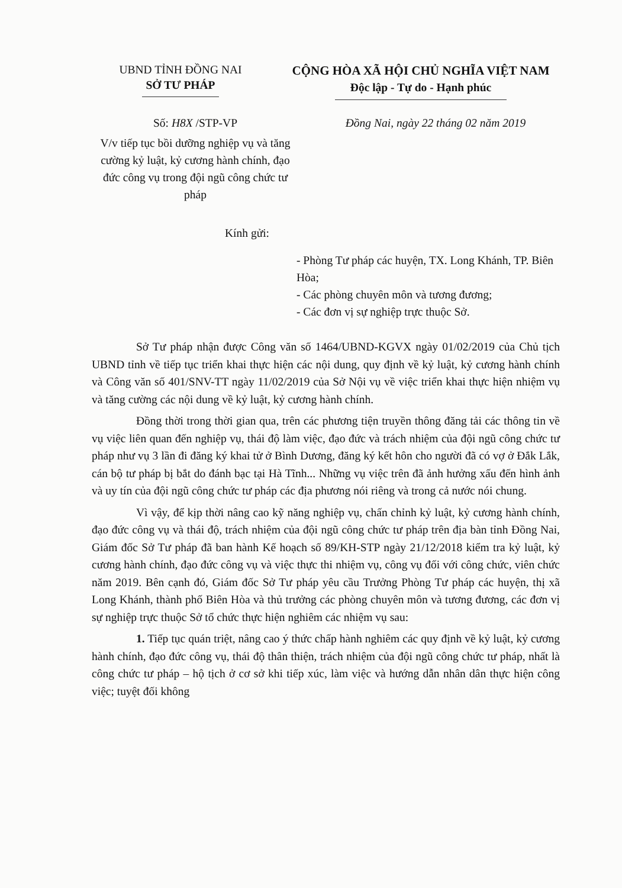UBND TỈNH ĐỒNG NAI
SỞ TƯ PHÁP
CỘNG HÒA XÃ HỘI CHỦ NGHĨA VIỆT NAM
Độc lập - Tự do - Hạnh phúc
Số: H8X /STP-VP Đồng Nai, ngày 22 tháng 02 năm 2019
V/v tiếp tục bồi dưỡng nghiệp vụ và tăng cường kỷ luật, kỷ cương hành chính, đạo đức công vụ trong đội ngũ công chức tư pháp
Kính gửi:
- Phòng Tư pháp các huyện, TX. Long Khánh, TP. Biên Hòa;
- Các phòng chuyên môn và tương đương;
- Các đơn vị sự nghiệp trực thuộc Sở.
Sở Tư pháp nhận được Công văn số 1464/UBND-KGVX ngày 01/02/2019 của Chủ tịch UBND tỉnh về tiếp tục triển khai thực hiện các nội dung, quy định về kỷ luật, kỷ cương hành chính và Công văn số 401/SNV-TT ngày 11/02/2019 của Sở Nội vụ về việc triển khai thực hiện nhiệm vụ và tăng cường các nội dung về kỷ luật, kỷ cương hành chính.
Đồng thời trong thời gian qua, trên các phương tiện truyền thông đăng tải các thông tin về vụ việc liên quan đến nghiệp vụ, thái độ làm việc, đạo đức và trách nhiệm của đội ngũ công chức tư pháp như vụ 3 lần đi đăng ký khai tử ở Bình Dương, đăng ký kết hôn cho người đã có vợ ở Đắk Lắk, cán bộ tư pháp bị bắt do đánh bạc tại Hà Tĩnh... Những vụ việc trên đã ảnh hưởng xấu đến hình ảnh và uy tín của đội ngũ công chức tư pháp các địa phương nói riêng và trong cả nước nói chung.
Vì vậy, để kịp thời nâng cao kỹ năng nghiệp vụ, chấn chỉnh kỷ luật, kỷ cương hành chính, đạo đức công vụ và thái độ, trách nhiệm của đội ngũ công chức tư pháp trên địa bàn tỉnh Đồng Nai, Giám đốc Sở Tư pháp đã ban hành Kế hoạch số 89/KH-STP ngày 21/12/2018 kiểm tra kỷ luật, kỷ cương hành chính, đạo đức công vụ và việc thực thi nhiệm vụ, công vụ đối với công chức, viên chức năm 2019. Bên cạnh đó, Giám đốc Sở Tư pháp yêu cầu Trưởng Phòng Tư pháp các huyện, thị xã Long Khánh, thành phố Biên Hòa và thủ trưởng các phòng chuyên môn và tương đương, các đơn vị sự nghiệp trực thuộc Sở tổ chức thực hiện nghiêm các nhiệm vụ sau:
1. Tiếp tục quán triệt, nâng cao ý thức chấp hành nghiêm các quy định về kỷ luật, kỷ cương hành chính, đạo đức công vụ, thái độ thân thiện, trách nhiệm của đội ngũ công chức tư pháp, nhất là công chức tư pháp – hộ tịch ở cơ sở khi tiếp xúc, làm việc và hướng dẫn nhân dân thực hiện công việc; tuyệt đối không